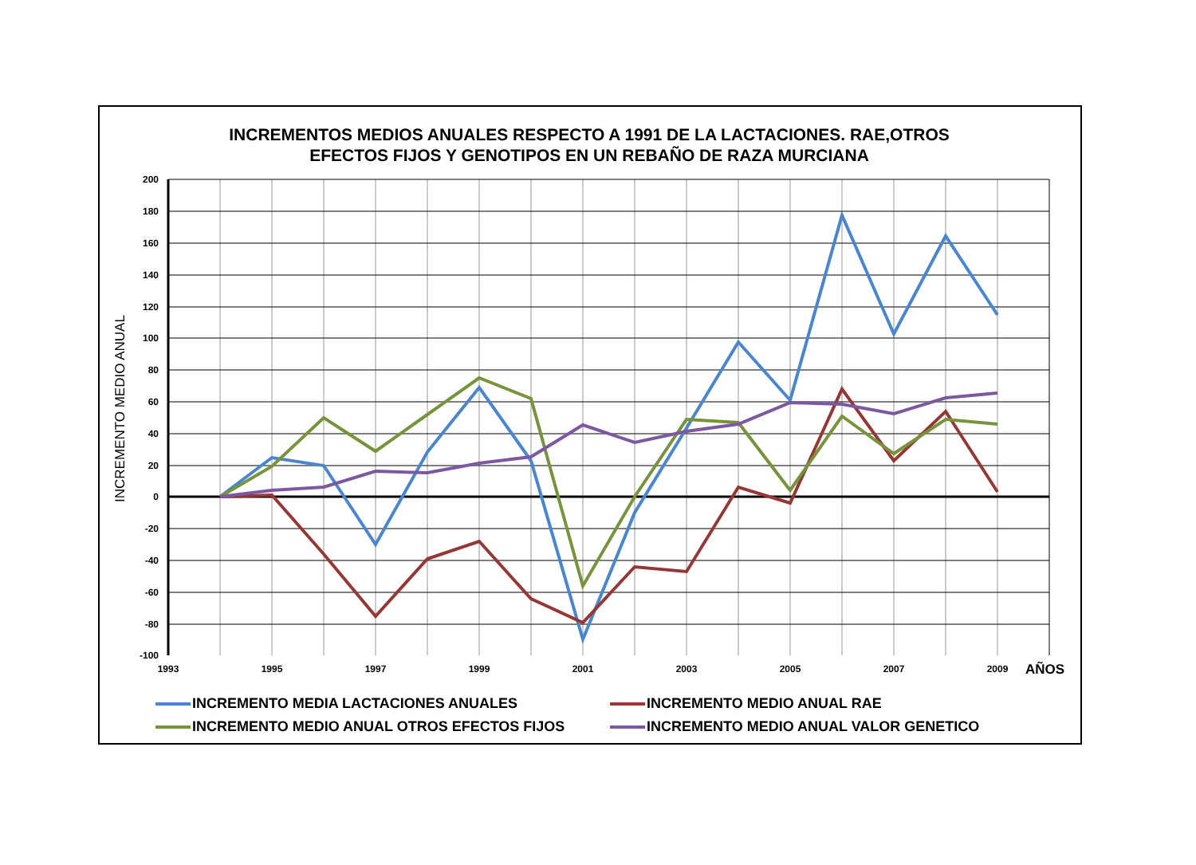INCREMENTOS MEDIOS ANUALES RESPECTO A 1991 DE LA LACTACIONES. RAE,OTROS
EFECTOS FIJOS Y GENOTIPOS EN UN REBAÑO DE RAZA MURCIANA
200
180
160
140
120
100
80
60
40
20
0
-20
-40
-60
-80
-100
1993
1995
1997
1999
2001
2003
2005
2007
2009
AÑOS
INCREMENTO MEDIO ANUAL
INCREMENTO MEDIA LACTACIONES ANUALES
INCREMENTO MEDIO ANUAL RAE
INCREMENTO MEDIO ANUAL OTROS EFECTOS FIJOS
INCREMENTO MEDIO ANUAL VALOR GENETICO